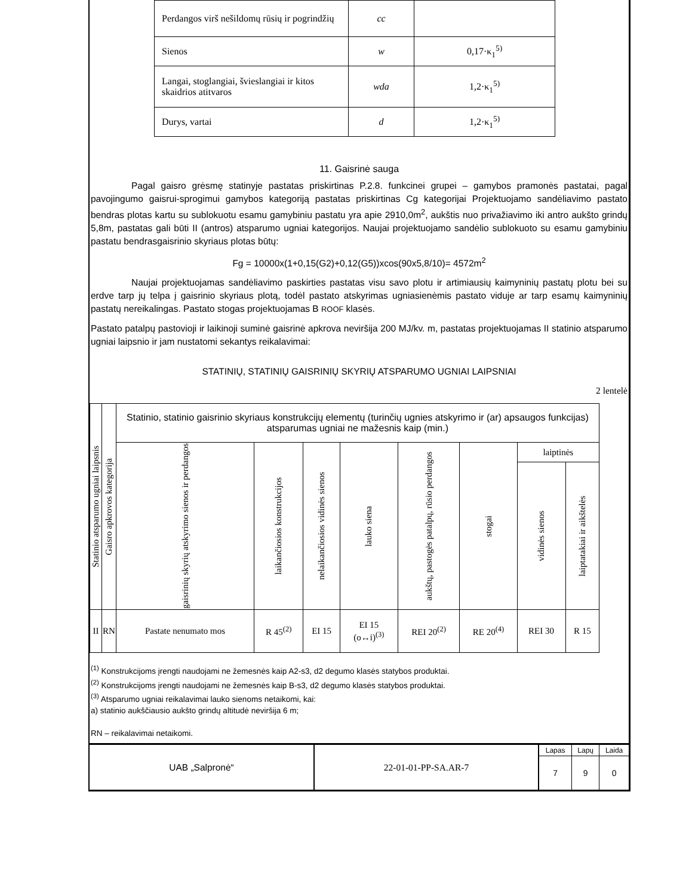| Perdangos virš nešildomų rūsių ir pogrindžių | cc | |
| Sienos | w | 0,17·κ<sub>1</sub><sup>5)</sup> |
| Langai, stoglangiai, švieslangiai ir kitos skaidrios atitvaros | wda | 1,2·κ<sub>1</sub><sup>5)</sup> |
| Durys, vartai | d | 1,2·κ<sub>1</sub><sup>5)</sup> |
11. Gaisrinė sauga
Pagal gaisro grėsmę statinyje pastatas priskirtinas P.2.8. funkcinei grupei – gamybos pramonės pastatai, pagal pavojingumo gaisrui-sprogimui gamybos kategoriją pastatas priskirtinas Cg kategorijai Projektuojamo sandėliavimo pastato bendras plotas kartu su sublokuotu esamu gamybiniu pastatu yra apie 2910,0m<sup>2</sup>, aukštis nuo privažiavimo iki antro aukšto grindų 5,8m, pastatas gali būti II (antros) atsparumo ugniai kategorijos. Naujai projektuojamo sandėlio sublokuoto su esamu gamybiniu pastatu bendrasgaisrinio skyriaus plotas būtų:
Fg = 10000x(1+0,15(G2)+0,12(G5))xcos(90x5,8/10)= 4572m<sup>2</sup>
Naujai projektuojamas sandėliavimo paskirties pastatas visu savo plotu ir artimiausių kaimyninių pastatų plotu bei su erdve tarp jų telpa į gaisrinio skyriaus plotą, todėl pastato atskyrimas ugniasienėmis pastato viduje ar tarp esamų kaimyninių pastatų nereikalingas. Pastato stogas projektuojamas B ROOF klasės.
Pastato patalpų pastovioji ir laikinoji suminė gaisrinė apkrova neviršija 200 MJ/kv. m, pastatas projektuojamas II statinio atsparumo ugniai laipsnio ir jam nustatomi sekantys reikalavimai:
STATINIŲ, STATINIŲ GAISRINIŲ SKYRIŲ ATSPARUMO UGNIAI LAIPSNIAI
2 lentelė
| Statinio atsparumo ugniai laipsnis | Gaisro apkrovos kategorija | Statinio, statinio gaisrinio skyriaus konstrukcijų elementų (turinčių ugnies atskyrimo ir (ar) apsaugos funkcijas) atsparumas ugniai ne mažesnis kaip (min.) | | | | | | | |
| --- | --- | --- | --- | --- | --- | --- | --- | --- | --- |
| | | gaisrinių skyrių atskyrimo sienos ir perdangos | laikančiosios konstrukcijos | nelaikančiosios vidinės sienos | lauko siena | aukštų, pastogės patalpų, rūsio perdangos | stogai | laiptinės | |
| | | | | | | | | vidinės sienos | laiptatakiai ir aikštelės |
| II | RN | Pastate nenumato mos | R 45<sup>(2)</sup> | EI 15 | EI 15 (o↔i)<sup>(3)</sup> | REI 20<sup>(2)</sup> | RE 20<sup>(4)</sup> | REI 30 | R 15 |
<sup>(1)</sup> Konstrukcijoms įrengti naudojami ne žemesnės kaip A2-s3, d2 degumo klasės statybos produktai.
<sup>(2)</sup> Konstrukcijoms įrengti naudojami ne žemesnės kaip B-s3, d2 degumo klasės statybos produktai.
<sup>(3)</sup> Atsparumo ugniai reikalavimai lauko sienoms netaikomi, kai:
a) statinio aukščiausio aukšto grindų altitudė neviršija 6 m;
RN – reikalavimai netaikomi.
UAB „Salpronė“ 22-01-01-PP-SA.AR-7
| Lapas | Lapų | Laida |
| 7 | 9 | 0 |